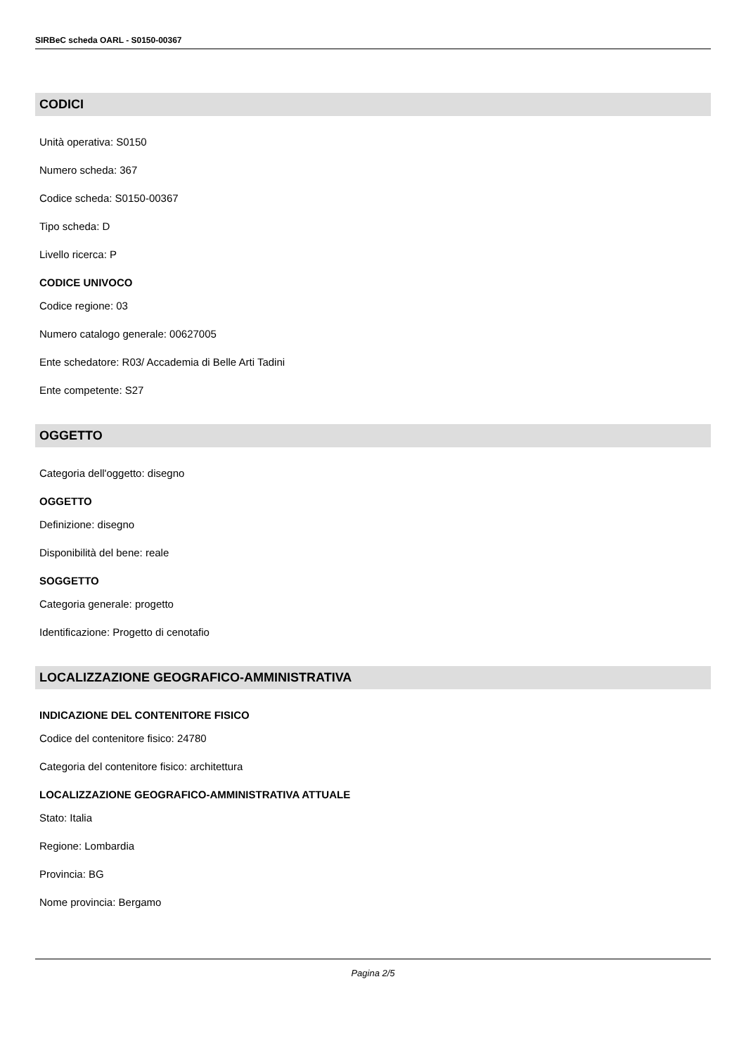SIRBeC scheda OARL - S0150-00367
CODICI
Unità operativa: S0150
Numero scheda: 367
Codice scheda: S0150-00367
Tipo scheda: D
Livello ricerca: P
CODICE UNIVOCO
Codice regione: 03
Numero catalogo generale: 00627005
Ente schedatore: R03/ Accademia di Belle Arti Tadini
Ente competente: S27
OGGETTO
Categoria dell'oggetto: disegno
OGGETTO
Definizione: disegno
Disponibilità del bene: reale
SOGGETTO
Categoria generale: progetto
Identificazione: Progetto di cenotafio
LOCALIZZAZIONE GEOGRAFICO-AMMINISTRATIVA
INDICAZIONE DEL CONTENITORE FISICO
Codice del contenitore fisico: 24780
Categoria del contenitore fisico: architettura
LOCALIZZAZIONE GEOGRAFICO-AMMINISTRATIVA ATTUALE
Stato: Italia
Regione: Lombardia
Provincia: BG
Nome provincia: Bergamo
Pagina 2/5